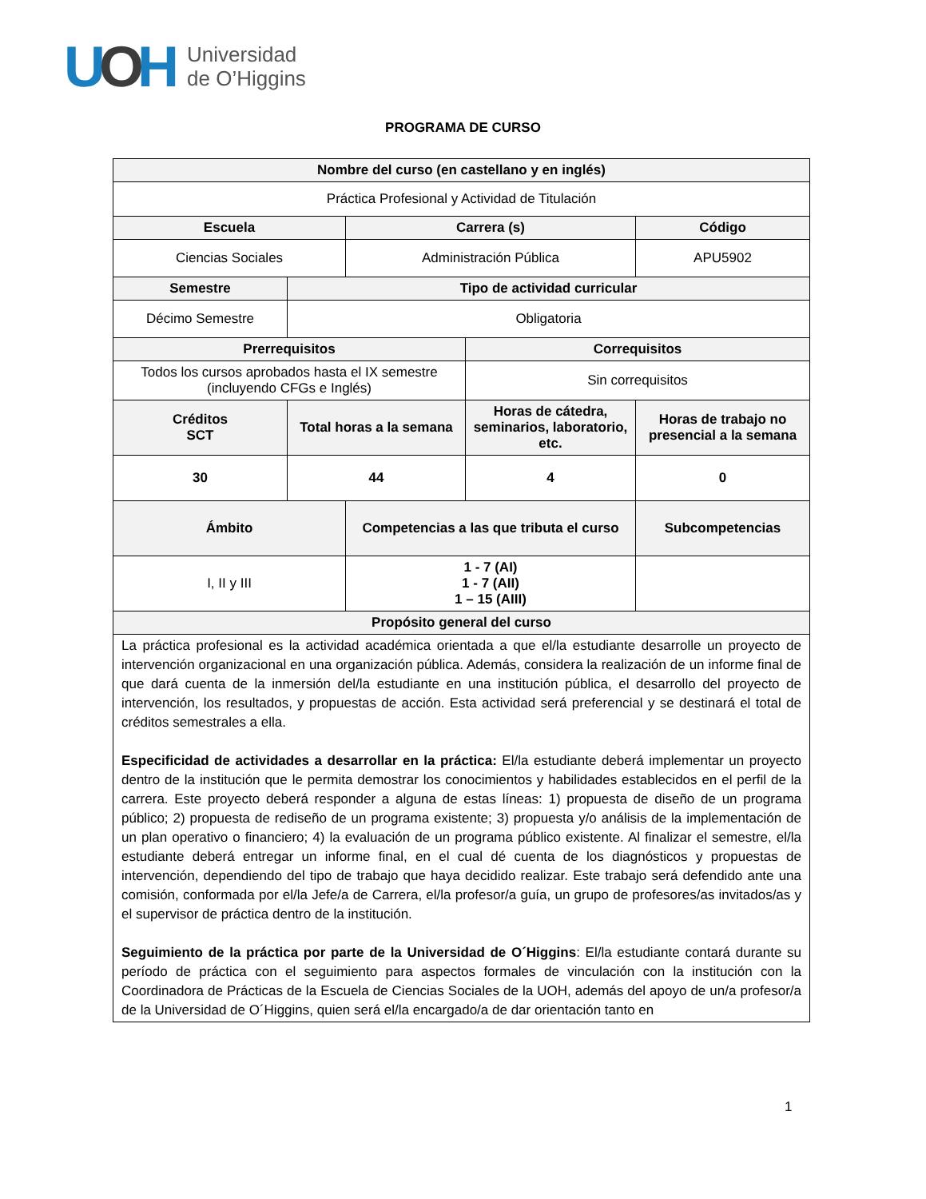UOH
Universidad
de O’Higgins
PROGRAMA DE CURSO
| Nombre del curso (en castellano y en inglés) | | | | |
| --- | --- | --- | --- | --- |
| Práctica Profesional y Actividad de Titulación | | | | |
| Escuela | | Carrera (s) | | Código |
| Ciencias Sociales | | Administración Pública | | APU5902 |
| Semestre | Tipo de actividad curricular | | | |
| Décimo Semestre | Obligatoria | | | |
| Prerrequisitos | | | Correquisitos | |
| Todos los cursos aprobados hasta el IX semestre (incluyendo CFGs e Inglés) | | | Sin correquisitos | |
| Créditos SCT | Total horas a la semana | | Horas de cátedra, seminarios, laboratorio, etc. | Horas de trabajo no presencial a la semana |
| 30 | 44 | | 4 | 0 |
| Ámbito | | Competencias a las que tributa el curso | | Subcompetencias |
| I, II y III | | 1 - 7 (AI) 1 - 7 (AII) 1 – 15 (AIII) | | |
| Propósito general del curso | | | | |
| La práctica profesional es la actividad académica orientada a que el/la estudiante desarrolle un proyecto de intervención organizacional en una organización pública. Además, considera la realización de un informe final de que dará cuenta de la inmersión del/la estudiante en una institución pública, el desarrollo del proyecto de intervención, los resultados, y propuestas de acción. Esta actividad será preferencial y se destinará el total de créditos semestrales a ella. Especificidad de actividades a desarrollar en la práctica: El/la estudiante deberá implementar un proyecto dentro de la institución que le permita demostrar los conocimientos y habilidades establecidos en el perfil de la carrera. Este proyecto deberá responder a alguna de estas líneas: 1) propuesta de diseño de un programa público; 2) propuesta de rediseño de un programa existente; 3) propuesta y/o análisis de la implementación de un plan operativo o financiero; 4) la evaluación de un programa público existente. Al finalizar el semestre, el/la estudiante deberá entregar un informe final, en el cual dé cuenta de los diagnósticos y propuestas de intervención, dependiendo del tipo de trabajo que haya decidido realizar. Este trabajo será defendido ante una comisión, conformada por el/la Jefe/a de Carrera, el/la profesor/a guía, un grupo de profesores/as invitados/as y el supervisor de práctica dentro de la institución. Seguimiento de la práctica por parte de la Universidad de O´Higgins : El/la estudiante contará durante su período de práctica con el seguimiento para aspectos formales de vinculación con la institución con la Coordinadora de Prácticas de la Escuela de Ciencias Sociales de la UOH, además del apoyo de un/a profesor/a de la Universidad de O´Higgins, quien será el/la encargado/a de dar orientación tanto en | | | | |
1